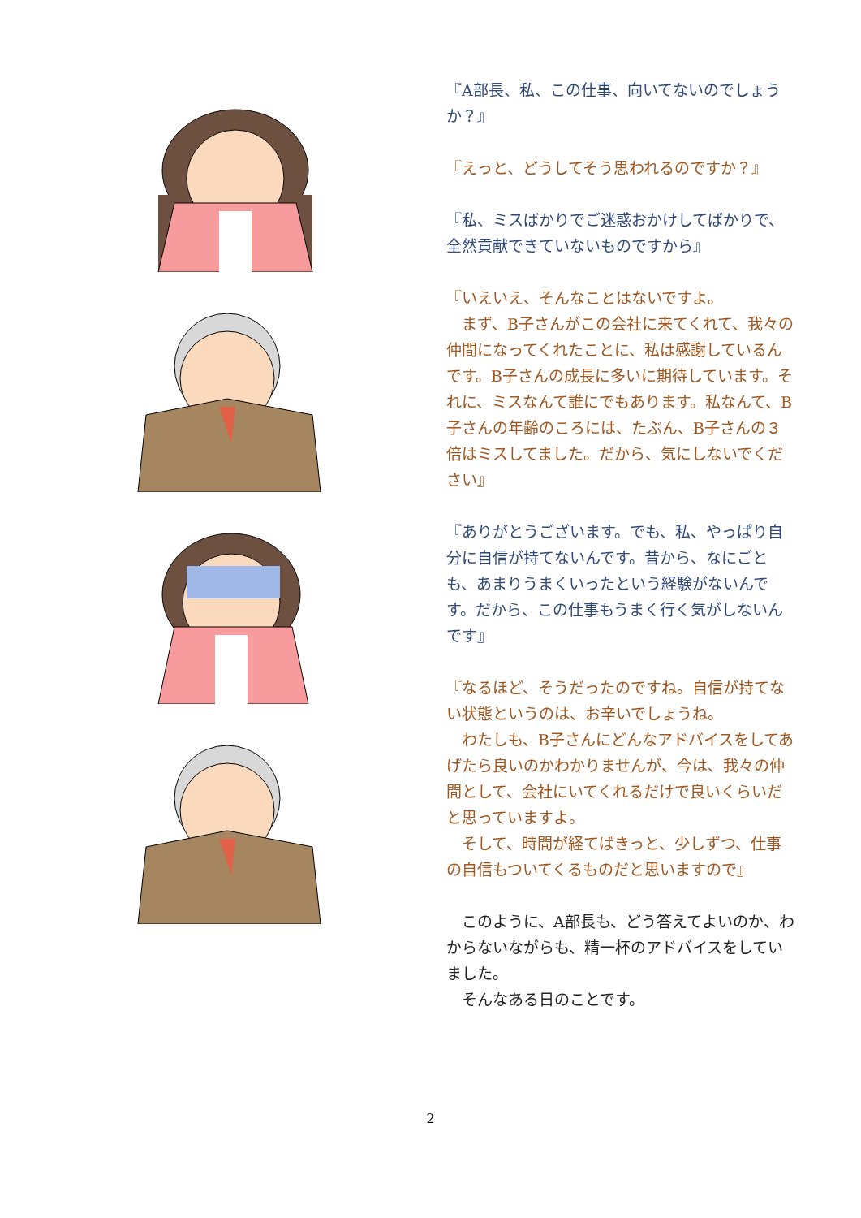『A部長、私、この仕事、向いてないのでしょうか？』
『えっと、どうしてそう思われるのですか？』
『私、ミスばかりでご迷惑おかけしてばかりで、全然貢献できていないものですから』
『いえいえ、そんなことはないですよ。
　まず、B子さんがこの会社に来てくれて、我々の仲間になってくれたことに、私は感謝しているんです。B子さんの成長に多いに期待しています。それに、ミスなんて誰にでもあります。私なんて、B子さんの年齢のころには、たぶん、B子さんの３倍はミスしてました。だから、気にしないでください』
『ありがとうございます。でも、私、やっぱり自分に自信が持てないんです。昔から、なにごとも、あまりうまくいったという経験がないんです。だから、この仕事もうまく行く気がしないんです』
『なるほど、そうだったのですね。自信が持てない状態というのは、お辛いでしょうね。
　わたしも、B子さんにどんなアドバイスをしてあげたら良いのかわかりませんが、今は、我々の仲間として、会社にいてくれるだけで良いくらいだと思っていますよ。
　そして、時間が経てばきっと、少しずつ、仕事の自信もついてくるものだと思いますので』
　このように、A部長も、どう答えてよいのか、わからないながらも、精一杯のアドバイスをしていました。
　そんなある日のことです。
2